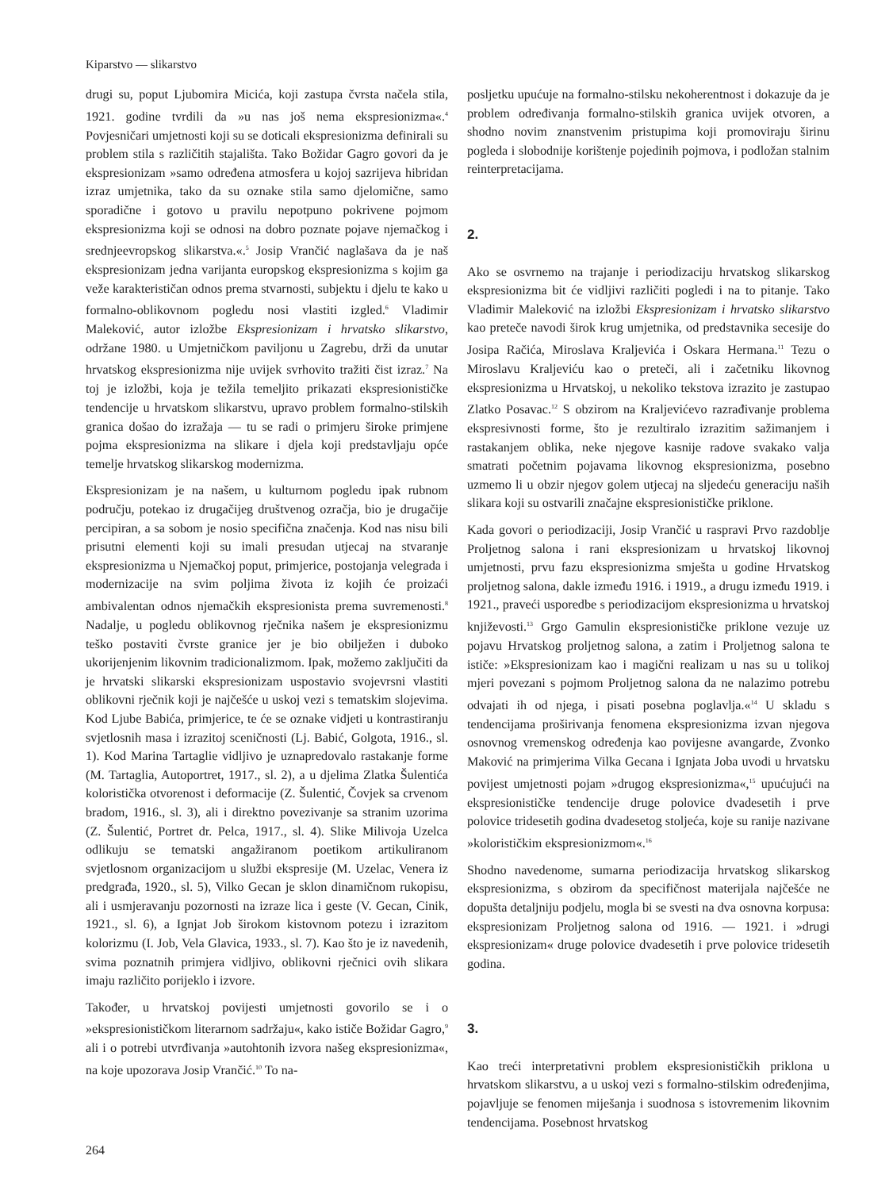Kiparstvo — slikarstvo
drugi su, poput Ljubomira Micića, koji zastupa čvrsta načela stila, 1921. godine tvrdili da »u nas još nema ekspresionizma«.<sup>4</sup> Povjesničari umjetnosti koji su se doticali ekspresionizma definirali su problem stila s različitih stajališta. Tako Božidar Gagro govori da je ekspresionizam »samo određena atmosfera u kojoj sazrijeva hibridan izraz umjetnika, tako da su oznake stila samo djelomične, samo sporadične i gotovo u pravilu nepotpuno pokrivene pojmom ekspresionizma koji se odnosi na dobro poznate pojave njemačkog i srednjeevropskog slikarstva.«.<sup>5</sup> Josip Vrančić naglašava da je naš ekspresionizam jedna varijanta europskog ekspresionizma s kojim ga veže karakterističan odnos prema stvarnosti, subjektu i djelu te kako u formalno-oblikovnom pogledu nosi vlastiti izgled.<sup>6</sup> Vladimir Maleković, autor izložbe Ekspresionizam i hrvatsko slikarstvo, održane 1980. u Umjetničkom paviljonu u Zagrebu, drži da unutar hrvatskog ekspresionizma nije uvijek svrhovito tražiti čist izraz.<sup>7</sup> Na toj je izložbi, koja je težila temeljito prikazati ekspresionističke tendencije u hrvatskom slikarstvu, upravo problem formalno-stilskih granica došao do izražaja — tu se radi o primjeru široke primjene pojma ekspresionizma na slikare i djela koji predstavljaju opće temelje hrvatskog slikarskog modernizma.
Ekspresionizam je na našem, u kulturnom pogledu ipak rubnom području, potekao iz drugačijeg društvenog ozračja, bio je drugačije percipiran, a sa sobom je nosio specifična značenja. Kod nas nisu bili prisutni elementi koji su imali presudan utjecaj na stvaranje ekspresionizma u Njemačkoj poput, primjerice, postojanja velegrada i modernizacije na svim poljima života iz kojih će proizaći ambivalentan odnos njemačkih ekspresionista prema suvremenosti.<sup>8</sup> Nadalje, u pogledu oblikovnog rječnika našem je ekspresionizmu teško postaviti čvrste granice jer je bio obilježen i duboko ukorijenjenim likovnim tradicionalizmom. Ipak, možemo zaključiti da je hrvatski slikarski ekspresionizam uspostavio svojevrsni vlastiti oblikovni rječnik koji je najčešće u uskoj vezi s tematskim slojevima. Kod Ljube Babića, primjerice, te će se oznake vidjeti u kontrastiranju svjetlosnih masa i izrazitoj sceničnosti (Lj. Babić, Golgota, 1916., sl. 1). Kod Marina Tartaglie vidljivo je uznapredovalo rastakanje forme (M. Tartaglia, Autoportret, 1917., sl. 2), a u djelima Zlatka Šulentića koloristička otvorenost i deformacije (Z. Šulentić, Čovjek sa crvenom bradom, 1916., sl. 3), ali i direktno povezivanje sa stranim uzorima (Z. Šulentić, Portret dr. Pelca, 1917., sl. 4). Slike Milivoja Uzelca odlikuju se tematski angažiranom poetikom artikuliranom svjetlosnom organizacijom u službi ekspresije (M. Uzelac, Venera iz predgrađa, 1920., sl. 5), Vilko Gecan je sklon dinamičnom rukopisu, ali i usmjeravanju pozornosti na izraze lica i geste (V. Gecan, Cinik, 1921., sl. 6), a Ignjat Job širokom kistovnom potezu i izrazitom kolorizmu (I. Job, Vela Glavica, 1933., sl. 7). Kao što je iz navedenih, svima poznatnih primjera vidljivo, oblikovni rječnici ovih slikara imaju različito porijeklo i izvore.
Također, u hrvatskoj povijesti umjetnosti govorilo se i o »ekspresionističkom literarnom sadržaju«, kako ističe Božidar Gagro,<sup>9</sup> ali i o potrebi utvrđivanja »autohtonih izvora našeg ekspresionizma«, na koje upozorava Josip Vrančić.<sup>10</sup> To na-
posljetku upućuje na formalno-stilsku nekoherentnost i dokazuje da je problem određivanja formalno-stilskih granica uvijek otvoren, a shodno novim znanstvenim pristupima koji promoviraju širinu pogleda i slobodnije korištenje pojedinih pojmova, i podložan stalnim reinterpretacijama.
2.
Ako se osvrnemo na trajanje i periodizaciju hrvatskog slikarskog ekspresionizma bit će vidljivi različiti pogledi i na to pitanje. Tako Vladimir Maleković na izložbi Ekspresionizam i hrvatsko slikarstvo kao preteče navodi širok krug umjetnika, od predstavnika secesije do Josipa Račića, Miroslava Kraljevića i Oskara Hermana.<sup>11</sup> Tezu o Miroslavu Kraljeviću kao o preteči, ali i začetniku likovnog ekspresionizma u Hrvatskoj, u nekoliko tekstova izrazito je zastupao Zlatko Posavac.<sup>12</sup> S obzirom na Kraljevićevo razrađivanje problema ekspresivnosti forme, što je rezultiralo izrazitim sažimanjem i rastakanjem oblika, neke njegove kasnije radove svakako valja smatrati početnim pojavama likovnog ekspresionizma, posebno uzmemo li u obzir njegov golem utjecaj na sljedeću generaciju naših slikara koji su ostvarili značajne ekspresionističke priklone.
Kada govori o periodizaciji, Josip Vrančić u raspravi Prvo razdoblje Proljetnog salona i rani ekspresionizam u hrvatskoj likovnoj umjetnosti, prvu fazu ekspresionizma smješta u godine Hrvatskog proljetnog salona, dakle između 1916. i 1919., a drugu između 1919. i 1921., praveći usporedbe s periodizacijom ekspresionizma u hrvatskoj književosti.<sup>13</sup> Grgo Gamulin ekspresionističke priklone vezuje uz pojavu Hrvatskog proljetnog salona, a zatim i Proljetnog salona te ističe: »Ekspresionizam kao i magični realizam u nas su u tolikoj mjeri povezani s pojmom Proljetnog salona da ne nalazimo potrebu odvajati ih od njega, i pisati posebna poglavlja.«<sup>14</sup> U skladu s tendencijama proširivanja fenomena ekspresionizma izvan njegova osnovnog vremenskog određenja kao povijesne avangarde, Zvonko Maković na primjerima Vilka Gecana i Ignjata Joba uvodi u hrvatsku povijest umjetnosti pojam »drugog ekspresionizma«,<sup>15</sup> upućujući na ekspresionističke tendencije druge polovice dvadesetih i prve polovice tridesetih godina dvadesetog stoljeća, koje su ranije nazivane »kolorističkim ekspresionizmom«.<sup>16</sup>
Shodno navedenome, sumarna periodizacija hrvatskog slikarskog ekspresionizma, s obzirom da specifičnost materijala najčešće ne dopušta detaljniju podjelu, mogla bi se svesti na dva osnovna korpusa: ekspresionizam Proljetnog salona od 1916. — 1921. i »drugi ekspresionizam« druge polovice dvadesetih i prve polovice tridesetih godina.
3.
Kao treći interpretativni problem ekspresionističkih priklona u hrvatskom slikarstvu, a u uskoj vezi s formalno-stilskim određenjima, pojavljuje se fenomen miješanja i suodnosa s istovremenim likovnim tendencijama. Posebnost hrvatskog
264